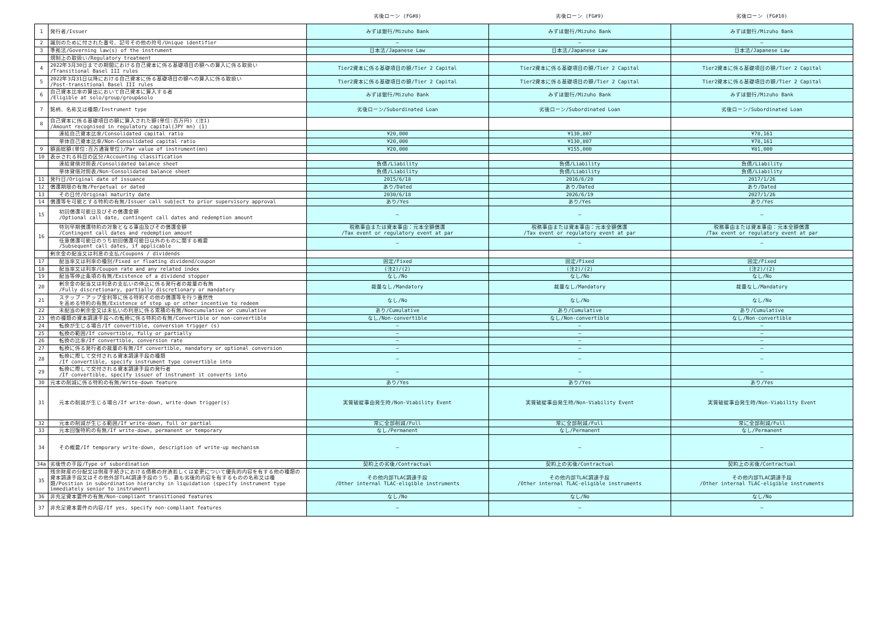| | | 劣後ローン (FG#8) | 劣後ローン (FG#9) | 劣後ローン (FG#10) |
| --- | --- | --- | --- | --- |
| 1 | 発行者/Issuer | みずほ銀行/Mizuho Bank | みずほ銀行/Mizuho Bank | みずほ銀行/Mizuho Bank |
| 2 | 識別のために付された番号、記号その他の符号/Unique identifier | — | — | — |
| 3 | 準拠法/Governing law(s) of the instrument | 日本法/Japanese Law | 日本法/Japanese Law | 日本法/Japanese Law |
| | 規制上の取扱い/Regulatory treatment | | | |
| 4 | 2022年3月30日までの期間における自己資本に係る基礎項目の額への算入に係る取扱い /Transitional Basel III rules | Tier2資本に係る基礎項目の額/Tier 2 Capital | Tier2資本に係る基礎項目の額/Tier 2 Capital | Tier2資本に係る基礎項目の額/Tier 2 Capital |
| 5 | 2022年3月31日以降における自己資本に係る基礎項目の額への算入に係る取扱い /Post-transitional Basel III rules | Tier2資本に係る基礎項目の額/Tier 2 Capital | Tier2資本に係る基礎項目の額/Tier 2 Capital | Tier2資本に係る基礎項目の額/Tier 2 Capital |
| 6 | 自己資本比率の算出において自己資本に算入する者 /Eligible at solo/group/group&solo | みずほ銀行/Mizuho Bank | みずほ銀行/Mizuho Bank | みずほ銀行/Mizuho Bank |
| 7 | 銘柄、名称又は種類/Instrument type | 劣後ローン/Subordinated Loan | 劣後ローン/Subordinated Loan | 劣後ローン/Subordinated Loan |
| 8 | 自己資本に係る基礎項目の額に算入された額(単位:百万円) (注1) /Amount recognised in regulatory capital(JPY mn) (1) | | | |
| | 連結自己資本比率/Consolidated capital ratio | ¥20,000 | ¥130,807 | ¥78,161 |
| | 単体自己資本比率/Non-Consolidated capital ratio | ¥20,000 | ¥130,807 | ¥78,161 |
| 9 | 額面総額(単位:百万通貨単位)/Par value of instrument(mn) | ¥20,000 | ¥155,000 | ¥81,000 |
| 10 | 表示される科目の区分/Accounting classification | | | |
| | 連結貸借対照表/Consolidated balance sheet | 負債/Liability | 負債/Liability | 負債/Liability |
| | 単体貸借対照表/Non-Consolidated balance sheet | 負債/Liability | 負債/Liability | 負債/Liability |
| 11 | 発行日/Original date of issuance | 2015/6/18 | 2016/6/20 | 2017/1/26 |
| 12 | 償還期限の有無/Perpetual or dated | あり/Dated | あり/Dated | あり/Dated |
| 13 | その日付/Original maturity date | 2030/6/18 | 2026/6/19 | 2027/1/26 |
| 14 | 償還等を可能とする特約の有無/Issuer call subject to prior supervisory approval | あり/Yes | あり/Yes | あり/Yes |
| 15 | 初回償還可能日及びその償還金額 /Optional call date, contingent call dates and redemption amount | — | — | — |
| 16 | 特別早期償還特約の対象となる事由及びその償還金額 /Contingent call dates and redemption amount | 税務事由または資本事由：元本全額償還 /Tax event or regulatory event at par | 税務事由または資本事由：元本全額償還 /Tax event or regulatory event at par | 税務事由または資本事由：元本全額償還 /Tax event or regulatory event at par |
| | 任意償還可能日のうち初回償還可能日以外のものに関する概要 /Subsequent call dates, if applicable | — | — | — |
| | 剰余金の配当又は利息の支払/Coupons / dividends | | | |
| 17 | 配当率又は利率の種別/Fixed or floating dividend/coupon | 固定/Fixed | 固定/Fixed | 固定/Fixed |
| 18 | 配当率又は利率/Coupon rate and any related index | (注2)/(2) | (注2)/(2) | (注2)/(2) |
| 19 | 配当等停止条項の有無/Existence of a dividend stopper | なし/No | なし/No | なし/No |
| 20 | 剰余金の配当又は利息の支払いの停止に係る発行者の裁量の有無 /Fully discretionary, partially discretionary or mandatory | 裁量なし/Mandatory | 裁量なし/Mandatory | 裁量なし/Mandatory |
| 21 | ステップ・アップ金利等に係る特約その他の償還等を行う蓋然性 を高める特約の有無/Existence of step up or other incentive to redeem | なし/No | なし/No | なし/No |
| 22 | 未配当の剰余金又は未払いの利息に係る累積の有無/Noncumulative or cumulative | あり/Cumulative | あり/Cumulative | あり/Cumulative |
| 23 | 他の種類の資本調達手段への転換に係る特約の有無/Convertible or non-convertible | なし/Non-convertible | なし/Non-convertible | なし/Non-convertible |
| 24 | 転換が生じる場合/If convertible, conversion trigger (s) | — | — | — |
| 25 | 転換の範囲/If convertible, fully or partially | — | — | — |
| 26 | 転換の比率/If convertible, conversion rate | — | — | — |
| 27 | 転換に係る発行者の裁量の有無/If convertible, mandatory or optional conversion | — | — | — |
| 28 | 転換に際して交付される資本調達手段の種類 /If convertible, specify instrument type convertible into | — | — | — |
| 29 | 転換に際して交付される資本調達手段の発行者 /If convertible, specify issuer of instrument it converts into | — | — | — |
| 30 | 元本の削減に係る特約の有無/Write-down feature | あり/Yes | あり/Yes | あり/Yes |
| 31 | 元本の削減が生じる場合/If write-down, write-down trigger(s) | 実質破綻事由発生時/Non-Viability Event | 実質破綻事由発生時/Non-Viability Event | 実質破綻事由発生時/Non-Viability Event |
| 32 | 元本の削減が生じる範囲/If write-down, full or partial | 常に全部削減/Full | 常に全部削減/Full | 常に全部削減/Full |
| 33 | 元本回復特約の有無/If write-down, permanent or temporary | なし/Permanent | なし/Permanent | なし/Permanent |
| 34 | その概要/If temporary write-down, description of write-up mechanism | — | — | — |
| 34a | 劣後性の手段/Type of subordination | 契約上の劣後/Contractual | 契約上の劣後/Contractual | 契約上の劣後/Contractual |
| 35 | 残余財産の分配又は倒産手続きにおける債務の弁済若しくは変更について優先的内容を有する他の種類の資本調達手段又はその他外部TLAC調達手段のうち、最も劣後的内容を有するものの名称又は種類/Position in subordination hierarchy in liquidation (specify instrument type immediately senior to instrument) | その他内部TLAC調達手段 /Other internal TLAC-eligible instruments | その他内部TLAC調達手段 /Other internal TLAC-eligible instruments | その他内部TLAC調達手段 /Other internal TLAC-eligible instruments |
| 36 | 非充足資本要件の有無/Non-compliant transitioned features | なし/No | なし/No | なし/No |
| 37 | 非充足資本要件の内容/If yes, specify non-compliant features | — | — | — |